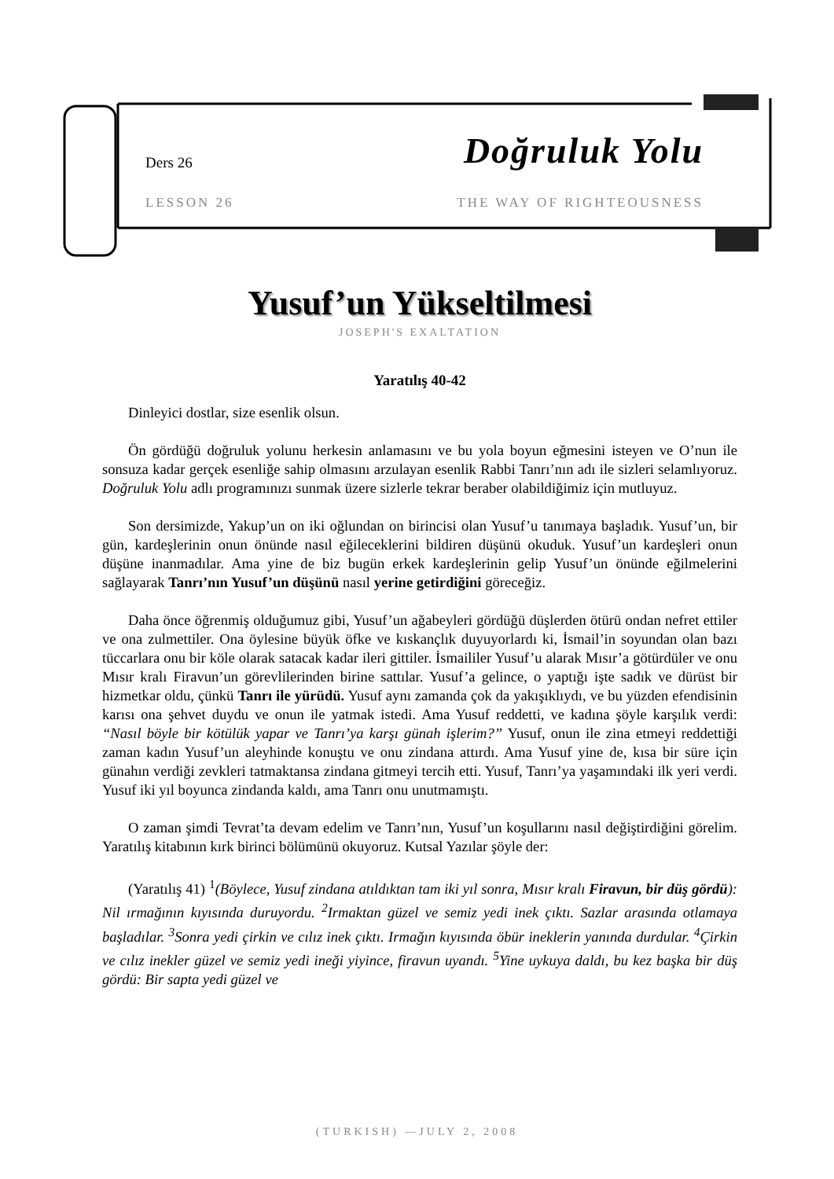Ders 26 Doğruluk Yolu
LESSON 26 THE WAY OF RIGHTEOUSNESS
Yusuf’un Yükseltilmesi
JOSEPH'S EXALTATION
Yaratılış 40-42
Dinleyici dostlar, size esenlik olsun.
Ön gördüğü doğruluk yolunu herkesin anlamasını ve bu yola boyun eğmesini isteyen ve O’nun ile sonsuza kadar gerçek esenliğe sahip olmasını arzulayan esenlik Rabbi Tanrı’nın adı ile sizleri selamlıyoruz. Doğruluk Yolu adlı programınızı sunmak üzere sizlerle tekrar beraber olabildiğimiz için mutluyuz.
Son dersimizde, Yakup’un on iki oğlundan on birincisi olan Yusuf’u tanımaya başladık. Yusuf’un, bir gün, kardeşlerinin onun önünde nasıl eğileceklerini bildiren düşünü okuduk. Yusuf’un kardeşleri onun düşüne inanmadılar. Ama yine de biz bugün erkek kardeşlerinin gelip Yusuf’un önünde eğilmelerini sağlayarak Tanrı’nın Yusuf’un düşünü nasıl yerine getirdiğini göreceğiz.
Daha önce öğrenmiş olduğumuz gibi, Yusuf’un ağabeyleri gördüğü düşlerden ötürü ondan nefret ettiler ve ona zulmettiler. Ona öylesine büyük öfke ve kıskançlık duyuyorlardı ki, İsmail’in soyundan olan bazı tüccarlara onu bir köle olarak satacak kadar ileri gittiler. İsmaililer Yusuf’u alarak Mısır’a götürdüler ve onu Mısır kralı Firavun’un görevlilerinden birine sattılar. Yusuf’a gelince, o yaptığı işte sadık ve dürüst bir hizmetkar oldu, çünkü Tanrı ile yürüdü. Yusuf aynı zamanda çok da yakışıklıydı, ve bu yüzden efendisinin karısı ona şehvet duydu ve onun ile yatmak istedi. Ama Yusuf reddetti, ve kadına şöyle karşılık verdi: “Nasıl böyle bir kötülük yapar ve Tanrı’ya karşı günah işlerim?” Yusuf, onun ile zina etmeyi reddettiği zaman kadın Yusuf’un aleyhinde konuştu ve onu zindana attırdı. Ama Yusuf yine de, kısa bir süre için günahın verdiği zevkleri tatmaktansa zindana gitmeyi tercih etti. Yusuf, Tanrı’ya yaşamındaki ilk yeri verdi. Yusuf iki yıl boyunca zindanda kaldı, ama Tanrı onu unutmamıştı.
O zaman şimdi Tevrat’ta devam edelim ve Tanrı’nın, Yusuf’un koşullarını nasıl değiştirdiğini görelim. Yaratılış kitabının kırk birinci bölümünü okuyoruz. Kutsal Yazılar şöyle der:
(Yaratılış 41) <sup>1</sup>(Böylece, Yusuf zindana atıldıktan tam iki yıl sonra, Mısır kralı Firavun, bir düş gördü): Nil ırmağının kıyısında duruyordu. <sup>2</sup>Irmaktan güzel ve semiz yedi inek çıktı. Sazlar arasında otlamaya başladılar. <sup>3</sup>Sonra yedi çirkin ve cılız inek çıktı. Irmağın kıyısında öbür ineklerin yanında durdular. <sup>4</sup>Çirkin ve cılız inekler güzel ve semiz yedi ineği yiyince, firavun uyandı. <sup>5</sup>Yine uykuya daldı, bu kez başka bir düş gördü: Bir sapta yedi güzel ve
(TURKISH) —JULY 2, 2008